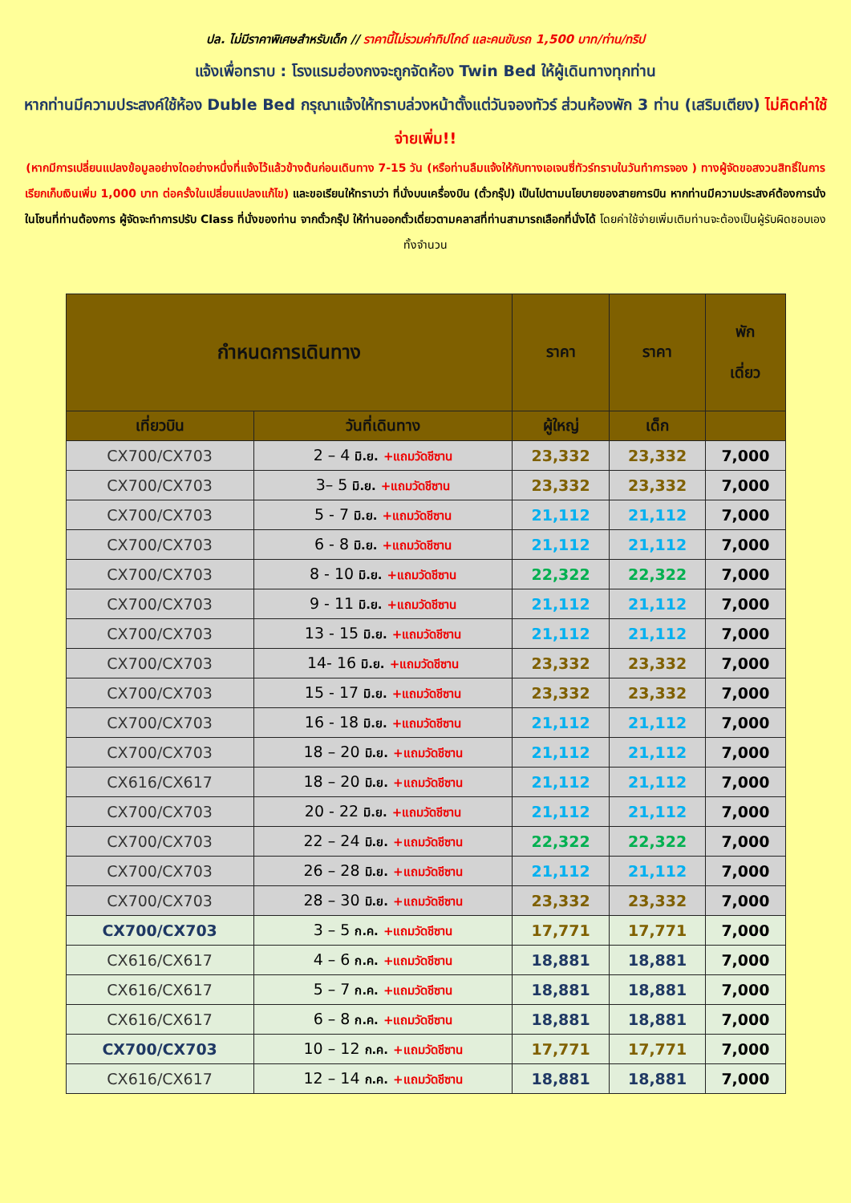ปล. ไม่มีราคาพิเศษสำหรับเด็ก // ราคานี้ไม่รวมค่าทิปไกด์ และคนขับรถ 1,500 บาท/ท่าน/ทริป
แจ้งเพื่อทราบ : โรงแรมฮ่องกงจะถูกจัดห้อง Twin Bed ให้ผู้เดินทางทุกท่าน
หากท่านมีความประสงค์ใช้ห้อง Duble Bed กรุณาแจ้งให้ทราบล่วงหน้าตั้งแต่วันจองทัวร์ ส่วนห้องพัก 3 ท่าน (เสริมเตียง) ไม่คิดค่าใช้จ่ายเพิ่ม!!
(หากมีการเปลี่ยนแปลงข้อมูลอย่างใดอย่างหนึ่งที่แจ้งไว้แล้วข้างต้นก่อนเดินทาง 7-15 วัน (หรือท่านลืมแจ้งให้กับทางเอเจนซี่ทัวร์ทราบในวันทำการจอง ) ทางผู้จัดขอสงวนสิทธิ์ในการเรียกเก็บเงินเพิ่ม 1,000 บาท ต่อครั้งในเปลี่ยนแปลงแก้ไข) และขอเรียนให้ทราบว่า ที่นั่งบนเครื่องบิน (ตั๋วกรุ๊ป) เป็นไปตามนโยบายของสายการบิน หากท่านมีความประสงค์ต้องการนั่งในโซนที่ท่านต้องการ ผู้จัดจะทำการปรับ Class ที่นั่งของท่าน จากตั๋วกรุ๊ป ให้ท่านออกตั๋วเดี่ยวตามคลาสที่ท่านสามารถเลือกที่นั่งได้ โดยค่าใช้จ่ายเพิ่มเติมท่านจะต้องเป็นผู้รับผิดชอบเองทั้งจำนวน
| กำหนดการเดินทาง | | ราคา | ราคา | พัก เดี่ยว |
| --- | --- | --- | --- | --- |
| เที่ยวบิน | วันที่เดินทาง | ผู้ใหญ่ | เด็ก | |
| CX700/CX703 | 2 – 4 มิ.ย. +แถมวัดชีซาน | 23,332 | 23,332 | 7,000 |
| CX700/CX703 | 3– 5 มิ.ย. +แถมวัดชีซาน | 23,332 | 23,332 | 7,000 |
| CX700/CX703 | 5 - 7 มิ.ย. +แถมวัดชีซาน | 21,112 | 21,112 | 7,000 |
| CX700/CX703 | 6 - 8 มิ.ย. +แถมวัดชีซาน | 21,112 | 21,112 | 7,000 |
| CX700/CX703 | 8 - 10 มิ.ย. +แถมวัดชีซาน | 22,322 | 22,322 | 7,000 |
| CX700/CX703 | 9 - 11 มิ.ย. +แถมวัดชีซาน | 21,112 | 21,112 | 7,000 |
| CX700/CX703 | 13 - 15 มิ.ย. +แถมวัดชีซาน | 21,112 | 21,112 | 7,000 |
| CX700/CX703 | 14- 16 มิ.ย. +แถมวัดชีซาน | 23,332 | 23,332 | 7,000 |
| CX700/CX703 | 15 - 17 มิ.ย. +แถมวัดชีซาน | 23,332 | 23,332 | 7,000 |
| CX700/CX703 | 16 - 18 มิ.ย. +แถมวัดชีซาน | 21,112 | 21,112 | 7,000 |
| CX700/CX703 | 18 – 20 มิ.ย. +แถมวัดชีซาน | 21,112 | 21,112 | 7,000 |
| CX616/CX617 | 18 – 20 มิ.ย. +แถมวัดชีซาน | 21,112 | 21,112 | 7,000 |
| CX700/CX703 | 20 - 22 มิ.ย. +แถมวัดชีซาน | 21,112 | 21,112 | 7,000 |
| CX700/CX703 | 22 – 24 มิ.ย. +แถมวัดชีซาน | 22,322 | 22,322 | 7,000 |
| CX700/CX703 | 26 – 28 มิ.ย. +แถมวัดชีซาน | 21,112 | 21,112 | 7,000 |
| CX700/CX703 | 28 – 30 มิ.ย. +แถมวัดชีซาน | 23,332 | 23,332 | 7,000 |
| CX700/CX703 | 3 – 5 ก.ค. +แถมวัดชีซาน | 17,771 | 17,771 | 7,000 |
| CX616/CX617 | 4 – 6 ก.ค. +แถมวัดชีซาน | 18,881 | 18,881 | 7,000 |
| CX616/CX617 | 5 – 7 ก.ค. +แถมวัดชีซาน | 18,881 | 18,881 | 7,000 |
| CX616/CX617 | 6 – 8 ก.ค. +แถมวัดชีซาน | 18,881 | 18,881 | 7,000 |
| CX700/CX703 | 10 – 12 ก.ค. +แถมวัดชีซาน | 17,771 | 17,771 | 7,000 |
| CX616/CX617 | 12 – 14 ก.ค. +แถมวัดชีซาน | 18,881 | 18,881 | 7,000 |